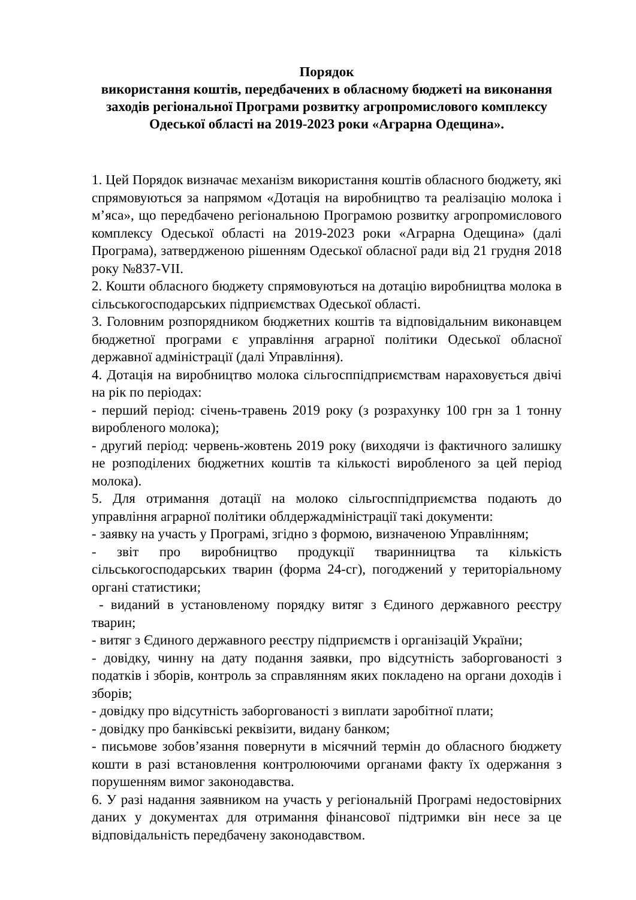Порядок
використання коштів, передбачених в обласному бюджеті на виконання заходів регіональної Програми розвитку агропромислового комплексу Одеської області на 2019-2023 роки «Аграрна Одещина».
1. Цей Порядок визначає механізм використання коштів обласного бюджету, які спрямовуються за напрямом «Дотація на виробництво та реалізацію молока і м’яса», що передбачено регіональною Програмою розвитку агропромислового комплексу Одеської області на 2019-2023 роки «Аграрна Одещина» (далі Програма), затвердженою рішенням Одеської обласної ради від 21 грудня 2018 року №837-VII.
2. Кошти обласного бюджету спрямовуються на дотацію виробництва молока в сільськогосподарських підприємствах Одеської області.
3. Головним розпорядником бюджетних коштів та відповідальним виконавцем бюджетної програми є управління аграрної політики Одеської обласної державної адміністрації (далі Управління).
4. Дотація на виробництво молока сільгосппідприємствам нараховується двічі на рік по періодах:
- перший період: січень-травень 2019 року (з розрахунку 100 грн за 1 тонну виробленого молока);
- другий період: червень-жовтень 2019 року (виходячи із фактичного залишку не розподілених бюджетних коштів та кількості виробленого за цей період молока).
5. Для отримання дотації на молоко сільгосппідприємства подають до управління аграрної політики облдержадміністрації такі документи:
- заявку на участь у Програмі, згідно з формою, визначеною Управлінням;
- звіт про виробництво продукції тваринництва та кількість сільськогосподарських тварин (форма 24-сг), погоджений у територіальному органі статистики;
- виданий в установленому порядку витяг з Єдиного державного реєстру тварин;
- витяг з Єдиного державного реєстру підприємств і організацій України;
- довідку, чинну на дату подання заявки, про відсутність заборгованості з податків і зборів, контроль за справлянням яких покладено на органи доходів і зборів;
- довідку про відсутність заборгованості з виплати заробітної плати;
- довідку про банківські реквізити, видану банком;
- письмове зобов’язання повернути в місячний термін до обласного бюджету кошти в разі встановлення контролюючими органами факту їх одержання з порушенням вимог законодавства.
6. У разі надання заявником на участь у регіональній Програмі недостовірних даних у документах для отримання фінансової підтримки він несе за це відповідальність передбачену законодавством.